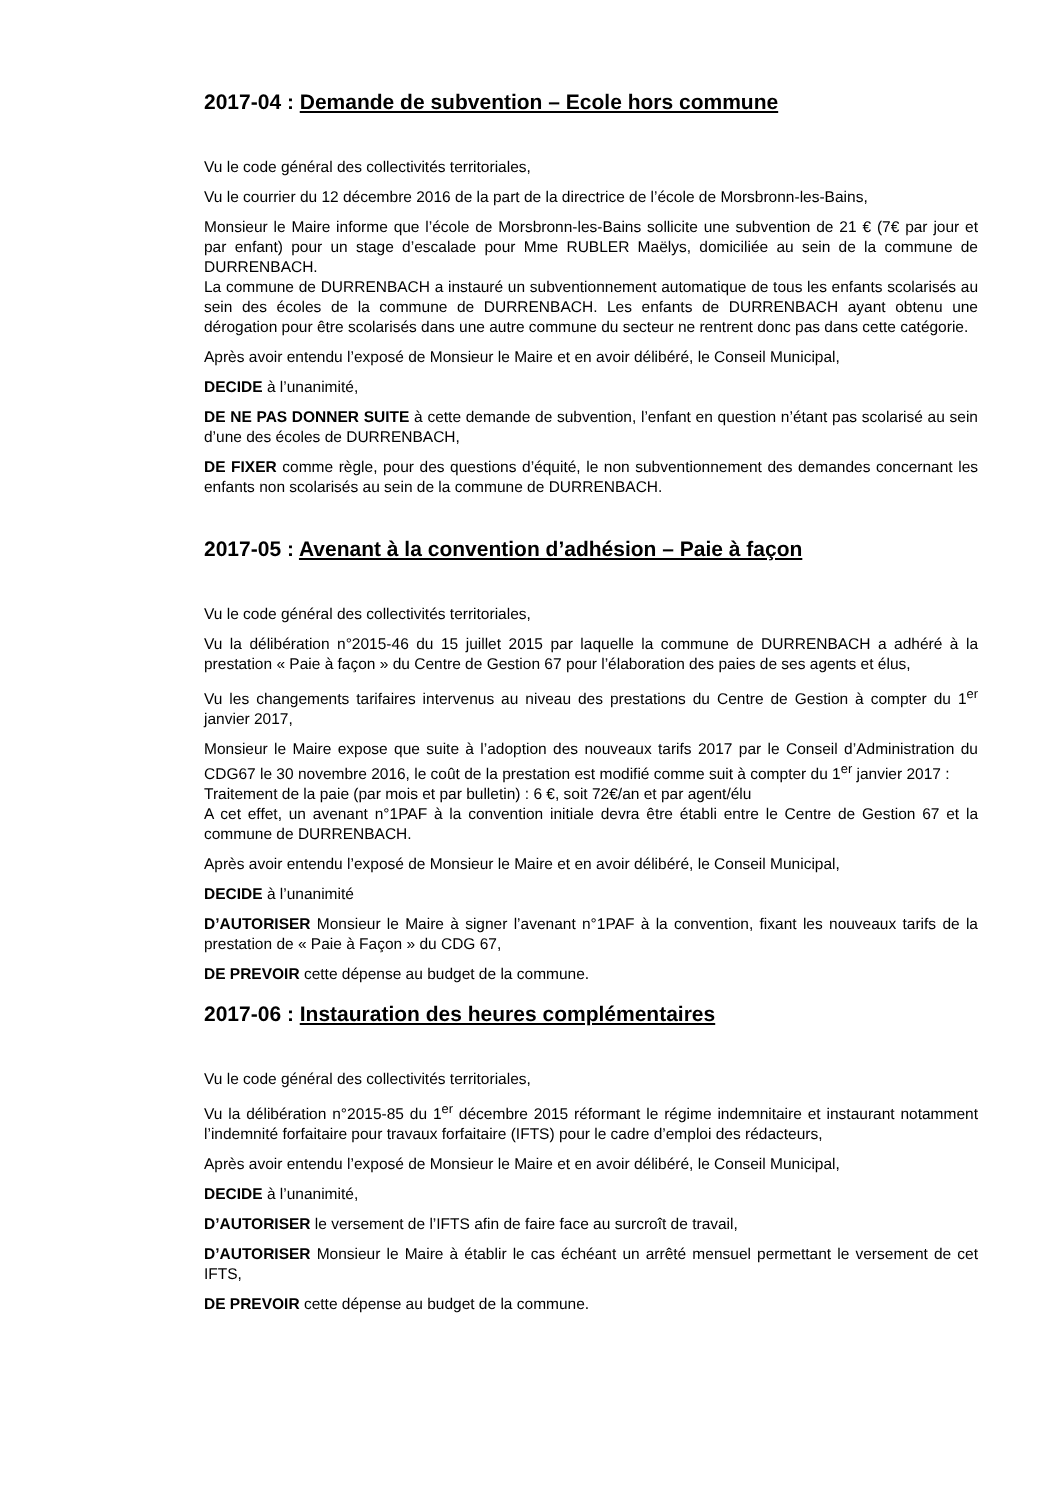2017-04 : Demande de subvention – Ecole hors commune
Vu le code général des collectivités territoriales,
Vu le courrier du 12 décembre 2016 de la part de la directrice de l’école de Morsbronn-les-Bains,
Monsieur le Maire informe que l’école de Morsbronn-les-Bains sollicite une subvention de 21 € (7€ par jour et par enfant) pour un stage d’escalade pour Mme RUBLER Maëlys, domiciliée au sein de la commune de DURRENBACH.
La commune de DURRENBACH a instauré un subventionnement automatique de tous les enfants scolarisés au sein des écoles de la commune de DURRENBACH. Les enfants de DURRENBACH ayant obtenu une dérogation pour être scolarisés dans une autre commune du secteur ne rentrent donc pas dans cette catégorie.
Après avoir entendu l’exposé de Monsieur le Maire et en avoir délibéré, le Conseil Municipal,
DECIDE à l’unanimité,
DE NE PAS DONNER SUITE à cette demande de subvention, l’enfant en question n’étant pas scolarisé au sein d’une des écoles de DURRENBACH,
DE FIXER comme règle, pour des questions d’équité, le non subventionnement des demandes concernant les enfants non scolarisés au sein de la commune de DURRENBACH.
2017-05 : Avenant à la convention d’adhésion – Paie à façon
Vu le code général des collectivités territoriales,
Vu la délibération n°2015-46 du 15 juillet 2015 par laquelle la commune de DURRENBACH a adhéré à la prestation « Paie à façon » du Centre de Gestion 67 pour l’élaboration des paies de ses agents et élus,
Vu les changements tarifaires intervenus au niveau des prestations du Centre de Gestion à compter du 1<sup>er</sup> janvier 2017,
Monsieur le Maire expose que suite à l’adoption des nouveaux tarifs 2017 par le Conseil d’Administration du CDG67 le 30 novembre 2016, le coût de la prestation est modifié comme suit à compter du 1<sup>er</sup> janvier 2017 :
Traitement de la paie (par mois et par bulletin) : 6 €, soit 72€/an et par agent/élu
A cet effet, un avenant n°1PAF à la convention initiale devra être établi entre le Centre de Gestion 67 et la commune de DURRENBACH.
Après avoir entendu l’exposé de Monsieur le Maire et en avoir délibéré, le Conseil Municipal,
DECIDE à l’unanimité
D’AUTORISER Monsieur le Maire à signer l’avenant n°1PAF à la convention, fixant les nouveaux tarifs de la prestation de « Paie à Façon » du CDG 67,
DE PREVOIR cette dépense au budget de la commune.
2017-06 : Instauration des heures complémentaires
Vu le code général des collectivités territoriales,
Vu la délibération n°2015-85 du 1<sup>er</sup> décembre 2015 réformant le régime indemnitaire et instaurant notamment l’indemnité forfaitaire pour travaux forfaitaire (IFTS) pour le cadre d’emploi des rédacteurs,
Après avoir entendu l’exposé de Monsieur le Maire et en avoir délibéré, le Conseil Municipal,
DECIDE à l’unanimité,
D’AUTORISER le versement de l’IFTS afin de faire face au surcroît de travail,
D’AUTORISER Monsieur le Maire à établir le cas échéant un arrêté mensuel permettant le versement de cet IFTS,
DE PREVOIR cette dépense au budget de la commune.